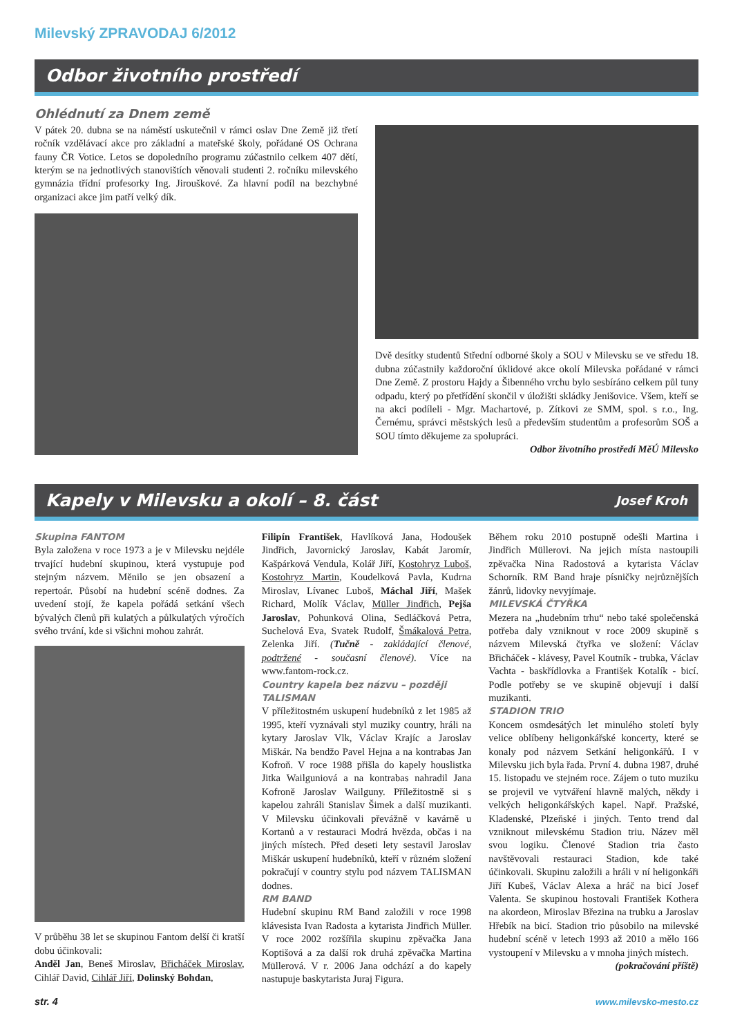Milevský ZPRAVODAJ 6/2012
Odbor životního prostředí
Ohlédnutí za Dnem země
V pátek 20. dubna se na náměstí uskutečnil v rámci oslav Dne Země již třetí ročník vzdělávací akce pro základní a mateřské školy, pořádané OS Ochrana fauny ČR Votice. Letos se dopoledního programu zúčastnilo celkem 407 dětí, kterým se na jednotlivých stanovištích věnovali studenti 2. ročníku milevského gymnázia třídní profesorky Ing. Jirouškové. Za hlavní podíl na bezchybné organizaci akce jim patří velký dík.
Dvě desítky studentů Střední odborné školy a SOU v Milevsku se ve středu 18. dubna zúčastnily každoroční úklidové akce okolí Milevska pořádané v rámci Dne Země. Z prostoru Hajdy a Šibenného vrchu bylo sesbíráno celkem půl tuny odpadu, který po přetřídění skončil v úložišti skládky Jenišovice. Všem, kteří se na akci podíleli - Mgr. Machartové, p. Zítkovi ze SMM, spol. s r.o., Ing. Černému, správci městských lesů a především studentům a profesorům SOŠ a SOU tímto děkujeme za spolupráci.
Odbor životního prostředí MěÚ Milevsko
Kapely v Milevsku a okolí – 8. část Josef Kroh
Skupina FANTOM
Byla založena v roce 1973 a je v Milevsku nejdéle trvající hudební skupinou, která vystupuje pod stejným názvem. Měnilo se jen obsazení a repertoár. Působí na hudební scéně dodnes. Za uvedení stojí, že kapela pořádá setkání všech bývalých členů při kulatých a půlkulatých výročích svého trvání, kde si všichni mohou zahrát.
V průběhu 38 let se skupinou Fantom delší či kratší dobu účinkovali:
Anděl Jan, Beneš Miroslav, Břicháček Miroslav, Cihlář David, Cihlář Jiří, Dolinský Bohdan,
Filipín František, Havlíková Jana, Hodoušek Jindřich, Javornický Jaroslav, Kabát Jaromír, Kašpárková Vendula, Kolář Jiří, Kostohryz Luboš, Kostohryz Martin, Koudelková Pavla, Kudrna Miroslav, Lívanec Luboš, Máchal Jiří, Mašek Richard, Molík Václav, Müller Jindřich, Pejša Jaroslav, Pohunková Olina, Sedláčková Petra, Suchelová Eva, Svatek Rudolf, Šmákalová Petra, Zelenka Jiří. (Tučně - zakládající členové, podtržené - současní členové). Více na www.fantom-rock.cz.
Country kapela bez názvu – později TALISMAN
V příležitostném uskupení hudebníků z let 1985 až 1995, kteří vyznávali styl muziky country, hráli na kytary Jaroslav Vlk, Václav Krajíc a Jaroslav Miškár. Na bendžo Pavel Hejna a na kontrabas Jan Kofroň. V roce 1988 přišla do kapely houslistka Jitka Wailguniová a na kontrabas nahradil Jana Kofroně Jaroslav Wailguny. Příležitostně si s kapelou zahráli Stanislav Šimek a další muzikanti. V Milevsku účinkovali převážně v kavárně u Kortanů a v restauraci Modrá hvězda, občas i na jiných místech. Před deseti lety sestavil Jaroslav Miškár uskupení hudebníků, kteří v různém složení pokračují v country stylu pod názvem TALISMAN dodnes.
RM BAND
Hudební skupinu RM Band založili v roce 1998 klávesista Ivan Radosta a kytarista Jindřich Müller. V roce 2002 rozšířila skupinu zpěvačka Jana Koptišová a za další rok druhá zpěvačka Martina Müllerová. V r. 2006 Jana odchází a do kapely nastupuje baskytarista Juraj Figura.
Během roku 2010 postupně odešli Martina i Jindřich Müllerovi. Na jejich místa nastoupili zpěvačka Nina Radostová a kytarista Václav Schorník. RM Band hraje písničky nejrůznějších žánrů, lidovky nevyjímaje.
MILEVSKÁ ČTYŘKA
Mezera na „hudebním trhu“ nebo také společenská potřeba daly vzniknout v roce 2009 skupině s názvem Milevská čtyřka ve složení: Václav Břicháček - klávesy, Pavel Koutník - trubka, Václav Vachta - baskřídlovka a František Kotalík - bicí. Podle potřeby se ve skupině objevují i další muzikanti.
STADION TRIO
Koncem osmdesátých let minulého století byly velice oblíbeny heligonkářské koncerty, které se konaly pod názvem Setkání heligonkářů. I v Milevsku jich byla řada. První 4. dubna 1987, druhé 15. listopadu ve stejném roce. Zájem o tuto muziku se projevil ve vytváření hlavně malých, někdy i velkých heligonkářských kapel. Např. Pražské, Kladenské, Plzeňské i jiných. Tento trend dal vzniknout milevskému Stadion triu. Název měl svou logiku. Členové Stadion tria často navštěvovali restauraci Stadion, kde také účinkovali. Skupinu založili a hráli v ní heligonkáři Jiří Kubeš, Václav Alexa a hráč na bicí Josef Valenta. Se skupinou hostovali František Kothera na akordeon, Miroslav Březina na trubku a Jaroslav Hřebík na bicí. Stadion trio působilo na milevské hudební scéně v letech 1993 až 2010 a mělo 166 vystoupení v Milevsku a v mnoha jiných místech.
(pokračování příště)
str. 4 www.milevsko-mesto.cz